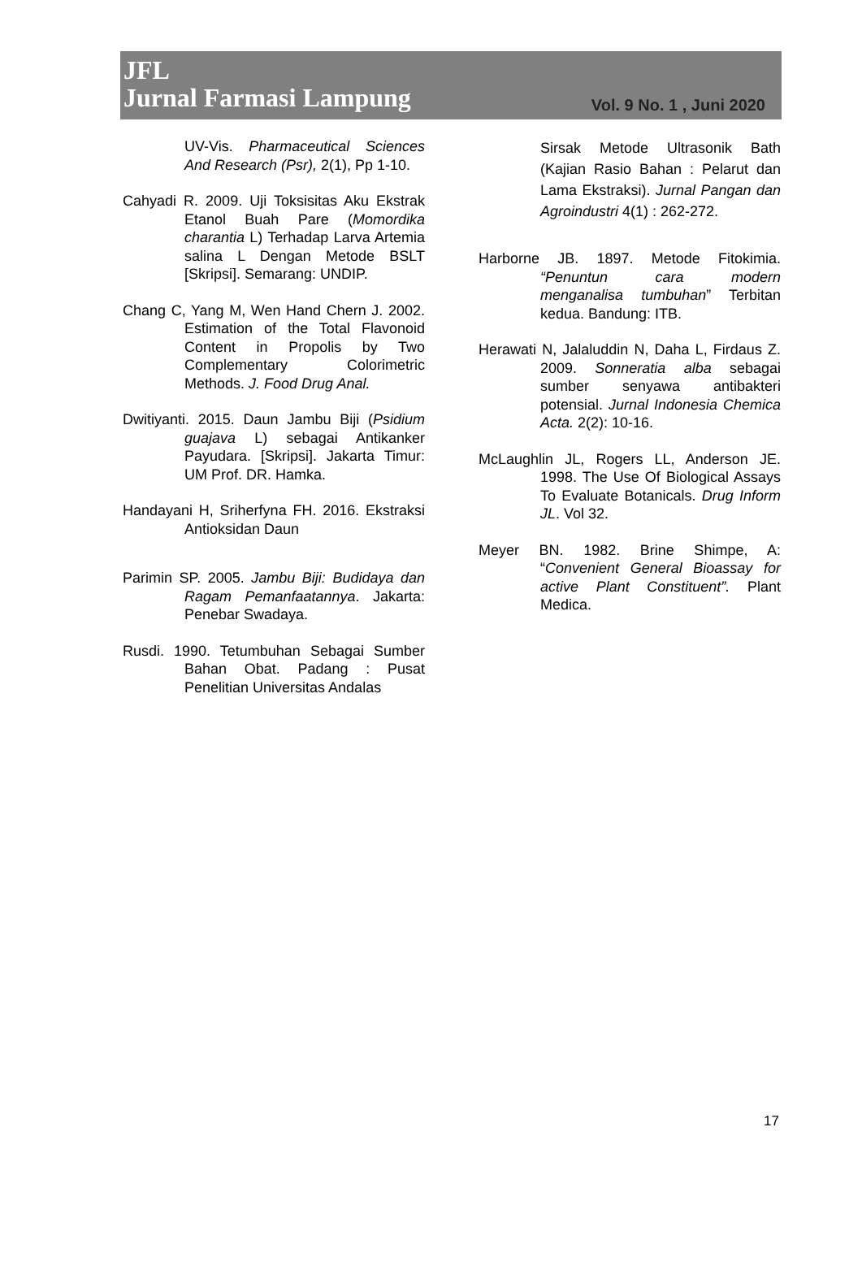JFL
Jurnal Farmasi Lampung
Vol. 9 No. 1 , Juni 2020
UV-Vis. Pharmaceutical Sciences And Research (Psr), 2(1), Pp 1-10.
Cahyadi R. 2009. Uji Toksisitas Aku Ekstrak Etanol Buah Pare (Momordika charantia L) Terhadap Larva Artemia salina L Dengan Metode BSLT [Skripsi]. Semarang: UNDIP.
Chang C, Yang M, Wen Hand Chern J. 2002. Estimation of the Total Flavonoid Content in Propolis by Two Complementary Colorimetric Methods. J. Food Drug Anal.
Dwitiyanti. 2015. Daun Jambu Biji (Psidium guajava L) sebagai Antikanker Payudara. [Skripsi]. Jakarta Timur: UM Prof. DR. Hamka.
Handayani H, Sriherfyna FH. 2016. Ekstraksi Antioksidan Daun
Parimin SP. 2005. Jambu Biji: Budidaya dan Ragam Pemanfaatannya. Jakarta: Penebar Swadaya.
Rusdi. 1990. Tetumbuhan Sebagai Sumber Bahan Obat. Padang : Pusat Penelitian Universitas Andalas
Sirsak Metode Ultrasonik Bath (Kajian Rasio Bahan : Pelarut dan Lama Ekstraksi). Jurnal Pangan dan Agroindustri 4(1) : 262-272.
Harborne JB. 1897. Metode Fitokimia. “Penuntun cara modern menganalisa tumbuhan” Terbitan kedua. Bandung: ITB.
Herawati N, Jalaluddin N, Daha L, Firdaus Z. 2009. Sonneratia alba sebagai sumber senyawa antibakteri potensial. Jurnal Indonesia Chemica Acta. 2(2): 10-16.
McLaughlin JL, Rogers LL, Anderson JE. 1998. The Use Of Biological Assays To Evaluate Botanicals. Drug Inform JL. Vol 32.
Meyer BN. 1982. Brine Shimpe, A: “Convenient General Bioassay for active Plant Constituent”. Plant Medica.
17